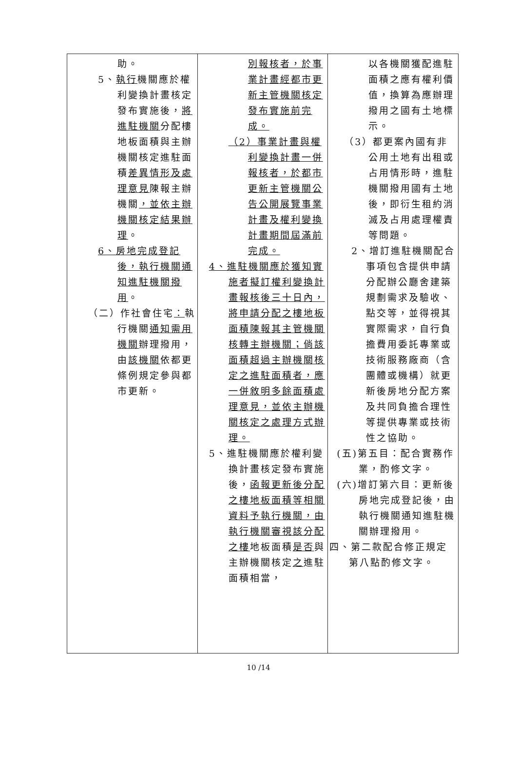| 助。 5、 執行 機關應於權利變換計畫核定發布實施後， 將進駐機關 分配樓地板面積與主辦機關核定進駐面積 差異情形及處理意見 陳報主辦機關 ，並依主辦機關核定結果辦理 。 6、房地完成登記後，執行機關通知進駐機關撥用 。 （二）作社會住宅 ： 執行機關 通知需用機關 辦理撥用，由 該機關 依都更條例規定參與都市更新。 | 別報核者，於事業計畫經都市更新主管機關核定發布實施前完成。 （2）事業計畫與權利變換計畫一併報核者，於都市更新主管機關公告公開展覽事業計畫及權利變換計畫期間屆滿前完成。 4、進駐機關應於獲知實施者擬訂權利變換計畫報核後三十日內，將申請分配之樓地板面積陳報其主管機關核轉主辦機關；倘該面積超過主辦機關核定之進駐面積者，應一併敘明多餘面積處理意見，並依主辦機關核定之處理方式辦理。 5、進駐機關應於權利變換計畫核定發布實施後， 函報更新後分配之樓地板面積等相關資料予執行機關，由執行機關審視該分配之樓 地板面積 是否 與主辦機關核定 之 進駐面積相當， | 以各機關獲配進駐面積之應有權利價值，換算為應辦理撥用之國有土地標示。 （3）都更案內國有非公用土地有出租或占用情形時，進駐機關撥用國有土地後，即衍生租約消滅及占用處理權責等問題。 2、增訂進駐機關配合事項包含提供申請分配辦公廳舍建築規劃需求及驗收、點交等，並得視其實際需求，自行負擔費用委託專業或技術服務廠商（含團體或機構）就更新後房地分配方案及共同負擔合理性等提供專業或技術性之協助。 (五)第五目：配合實務作業，酌修文字。 (六)增訂第六目：更新後房地完成登記後，由執行機關通知進駐機關辦理撥用。 四、第二款配合修正規定第八點酌修文字。 |
10 /14